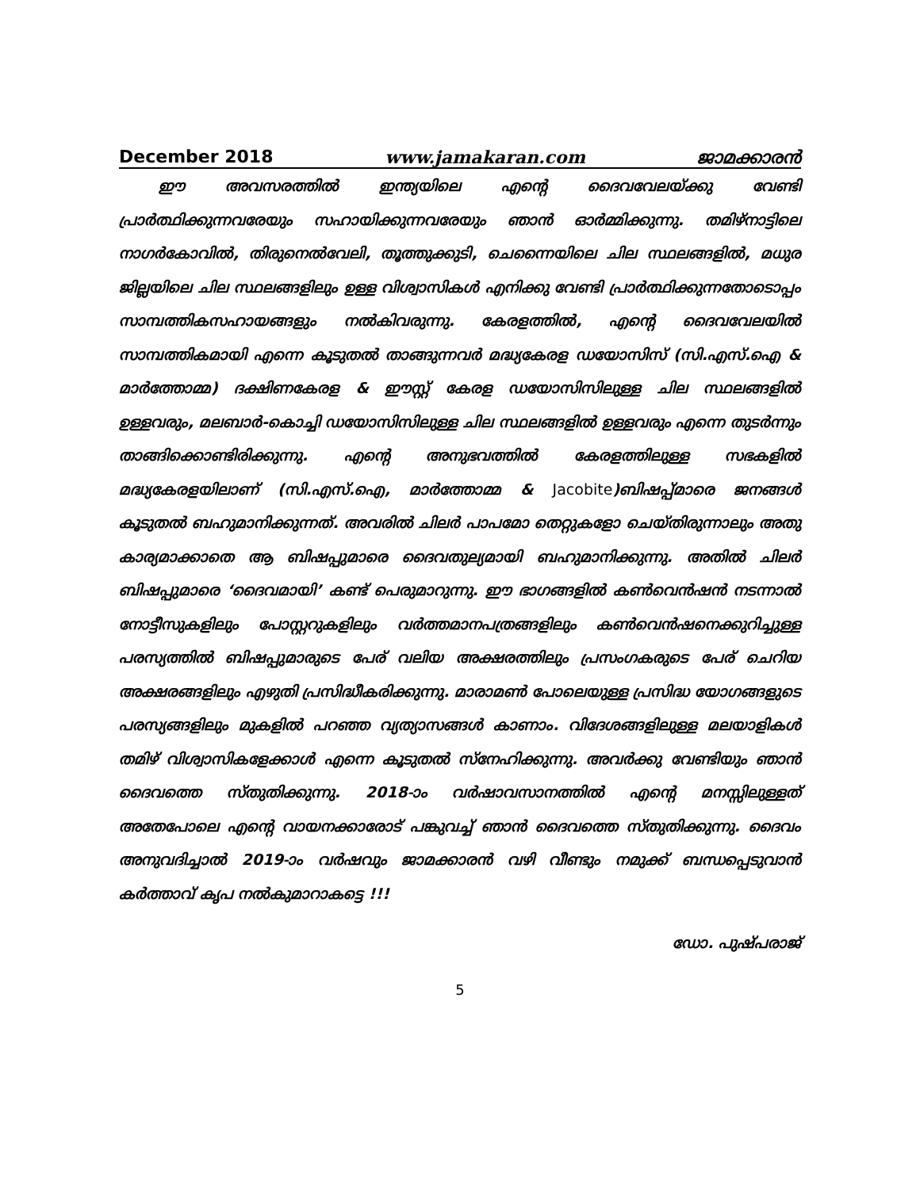December 2018 www.jamakaran.com ജാമക്കാരൻ
ഈ അവസരത്തിൽ ഇന്ത്യയിലെ എന്റെ ദൈവവേലയ്ക്കു വേണ്ടി പ്രാർത്ഥിക്കുന്നവരേയും സഹായിക്കുന്നവരേയും ഞാൻ ഓർമ്മിക്കുന്നു. തമിഴ്നാട്ടിലെ നാഗർകോവിൽ, തിരുനെൽവേലി, തൂത്തുക്കുടി, ചെന്നൈയിലെ ചില സ്ഥലങ്ങളിൽ, മധുര ജില്ലയിലെ ചില സ്ഥലങ്ങളിലും ഉള്ള വിശ്വാസികൾ എനിക്കു വേണ്ടി പ്രാർത്ഥിക്കുന്നതോടൊപ്പം സാമ്പത്തികസഹായങ്ങളും നൽകിവരുന്നു. കേരളത്തിൽ, എന്റെ ദൈവവേലയിൽ സാമ്പത്തികമായി എന്നെ കൂടുതൽ താങ്ങുന്നവർ മദ്ധ്യകേരള ഡയോസിസ് (സി.എസ്.ഐ & മാർത്തോമ്മ) ദക്ഷിണകേരള & ഈസ്റ്റ് കേരള ഡയോസിസിലുള്ള ചില സ്ഥലങ്ങളിൽ ഉള്ളവരും, മലബാർ-കൊച്ചി ഡയോസിസിലുള്ള ചില സ്ഥലങ്ങളിൽ ഉള്ളവരും എന്നെ തുടർന്നും താങ്ങിക്കൊണ്ടിരിക്കുന്നു. എന്റെ അനുഭവത്തിൽ കേരളത്തിലുള്ള സഭകളിൽ മദ്ധ്യകേരളയിലാണ് (സി.എസ്.ഐ, മാർത്തോമ്മ & Jacobite)ബിഷപ്പ്മാരെ ജനങ്ങൾ കൂടുതൽ ബഹുമാനിക്കുന്നത്. അവരിൽ ചിലർ പാപമോ തെറ്റുകളോ ചെയ്തിരുന്നാലും അതു കാര്യമാക്കാതെ ആ ബിഷപ്പുമാരെ ദൈവതുല്യമായി ബഹുമാനിക്കുന്നു. അതിൽ ചിലർ ബിഷപ്പുമാരെ ‘ദൈവമായി’ കണ്ട് പെരുമാറുന്നു. ഈ ഭാഗങ്ങളിൽ കൺവെൻഷൻ നടന്നാൽ നോട്ടീസുകളിലും പോസ്റ്ററുകളിലും വർത്തമാനപത്രങ്ങളിലും കൺവെൻഷനെക്കുറിച്ചുള്ള പരസ്യത്തിൽ ബിഷപ്പുമാരുടെ പേര് വലിയ അക്ഷരത്തിലും പ്രസംഗകരുടെ പേര് ചെറിയ അക്ഷരങ്ങളിലും എഴുതി പ്രസിദ്ധീകരിക്കുന്നു. മാരാമൺ പോലെയുള്ള പ്രസിദ്ധ യോഗങ്ങളുടെ പരസ്യങ്ങളിലും മുകളിൽ പറഞ്ഞ വ്യത്യാസങ്ങൾ കാണാം. വിദേശങ്ങളിലുള്ള മലയാളികൾ തമിഴ് വിശ്വാസികളേക്കാൾ എന്നെ കൂടുതൽ സ്നേഹിക്കുന്നു. അവർക്കു വേണ്ടിയും ഞാൻ ദൈവത്തെ സ്തുതിക്കുന്നു. 2018-ാം വർഷാവസാനത്തിൽ എന്റെ മനസ്സിലുള്ളത് അതേപോലെ എന്റെ വായനക്കാരോട് പങ്കുവച്ച് ഞാൻ ദൈവത്തെ സ്തുതിക്കുന്നു. ദൈവം അനുവദിച്ചാൽ 2019-ാം വർഷവും ജാമക്കാരൻ വഴി വീണ്ടും നമുക്ക് ബന്ധപ്പെടുവാൻ കർത്താവ് കൃപ നൽകുമാറാകട്ടെ !!!
ഡോ. പുഷ്പരാജ്
5